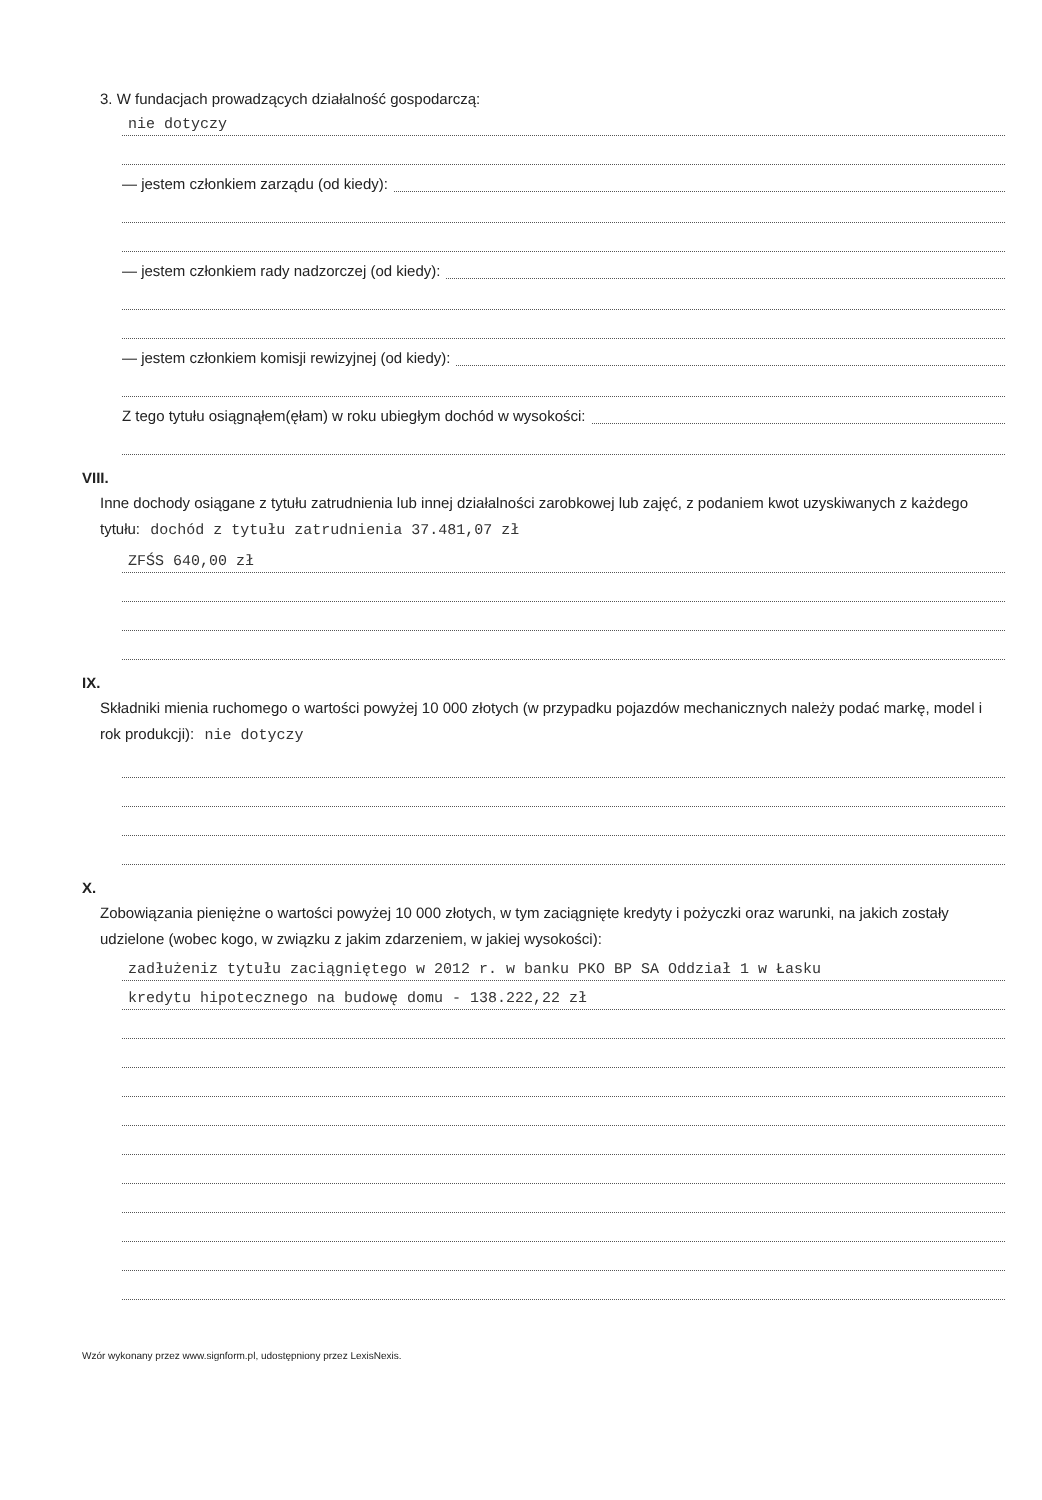3. W fundacjach prowadzących działalność gospodarczą:
nie dotyczy
— jestem członkiem zarządu (od kiedy):
— jestem członkiem rady nadzorczej (od kiedy):
— jestem członkiem komisji rewizyjnej (od kiedy):
Z tego tytułu osiągnąłem(ęłam) w roku ubiegłym dochód w wysokości:
VIII.
Inne dochody osiągane z tytułu zatrudnienia lub innej działalności zarobkowej lub zajęć, z podaniem kwot uzyskiwanych z każdego tytułu: dochód z tytułu zatrudnienia 37.481,07 zł
ZFŚS 640,00 zł
IX.
Składniki mienia ruchomego o wartości powyżej 10 000 złotych (w przypadku pojazdów mechanicznych należy podać markę, model i rok produkcji): nie dotyczy
X.
Zobowiązania pieniężne o wartości powyżej 10 000 złotych, w tym zaciągnięte kredyty i pożyczki oraz warunki, na jakich zostały udzielone (wobec kogo, w związku z jakim zdarzeniem, w jakiej wysokości):
zadłużeniz tytułu zaciągniętego w 2012 r. w banku PKO BP SA Oddział 1 w Łasku
kredytu hipotecznego na budowę domu - 138.222,22 zł
Wzór wykonany przez www.signform.pl, udostępniony przez LexisNexis.